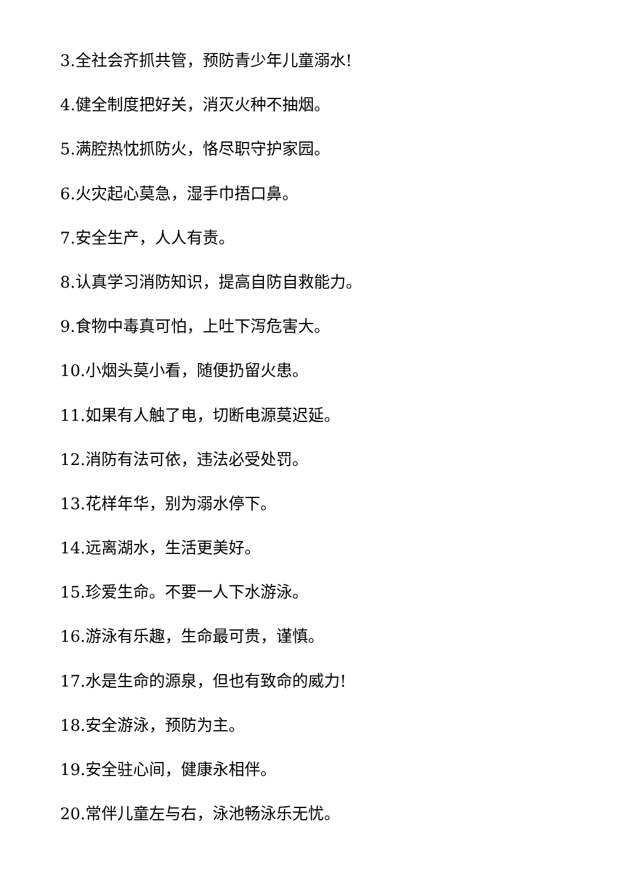3.全社会齐抓共管，预防青少年儿童溺水!
4.健全制度把好关，消灭火种不抽烟。
5.满腔热忱抓防火，恪尽职守护家园。
6.火灾起心莫急，湿手巾捂口鼻。
7.安全生产，人人有责。
8.认真学习消防知识，提高自防自救能力。
9.食物中毒真可怕，上吐下泻危害大。
10.小烟头莫小看，随便扔留火患。
11.如果有人触了电，切断电源莫迟延。
12.消防有法可依，违法必受处罚。
13.花样年华，别为溺水停下。
14.远离湖水，生活更美好。
15.珍爱生命。不要一人下水游泳。
16.游泳有乐趣，生命最可贵，谨慎。
17.水是生命的源泉，但也有致命的威力!
18.安全游泳，预防为主。
19.安全驻心间，健康永相伴。
20.常伴儿童左与右，泳池畅泳乐无忧。